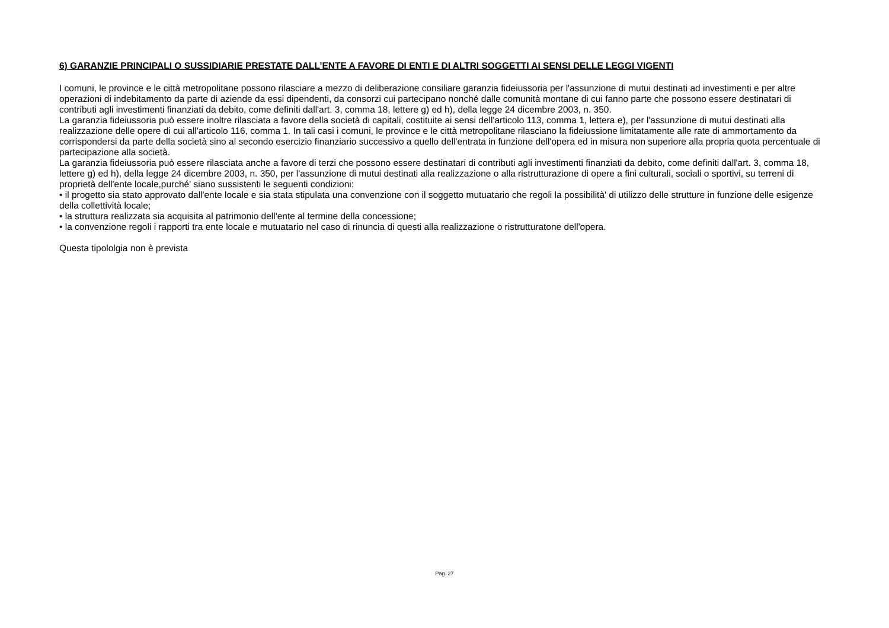6) GARANZIE PRINCIPALI O SUSSIDIARIE PRESTATE DALL’ENTE A FAVORE DI ENTI E DI ALTRI SOGGETTI AI SENSI DELLE LEGGI VIGENTI
I comuni, le province e le città metropolitane possono rilasciare a mezzo di deliberazione consiliare garanzia fideiussoria per l'assunzione di mutui destinati ad investimenti e per altre operazioni di indebitamento da parte di aziende da essi dipendenti, da consorzi cui partecipano nonché dalle comunità montane di cui fanno parte che possono essere destinatari di contributi agli investimenti finanziati da debito, come definiti dall'art. 3, comma 18, lettere g) ed h), della legge 24 dicembre 2003, n. 350.
La garanzia fideiussoria può essere inoltre rilasciata a favore della società di capitali, costituite ai sensi dell'articolo 113, comma 1, lettera e), per l'assunzione di mutui destinati alla realizzazione delle opere di cui all'articolo 116, comma 1. In tali casi i comuni, le province e le città metropolitane rilasciano la fideiussione limitatamente alle rate di ammortamento da corrispondersi da parte della società sino al secondo esercizio finanziario successivo a quello dell'entrata in funzione dell'opera ed in misura non superiore alla propria quota percentuale di partecipazione alla società.
La garanzia fideiussoria può essere rilasciata anche a favore di terzi che possono essere destinatari di contributi agli investimenti finanziati da debito, come definiti dall'art. 3, comma 18, lettere g) ed h), della legge 24 dicembre 2003, n. 350, per l'assunzione di mutui destinati alla realizzazione o alla ristrutturazione di opere a fini culturali, sociali o sportivi, su terreni di proprietà dell'ente locale,purché' siano sussistenti le seguenti condizioni:
• il progetto sia stato approvato dall'ente locale e sia stata stipulata una convenzione con il soggetto mutuatario che regoli la possibilità' di utilizzo delle strutture in funzione delle esigenze della collettività locale;
• la struttura realizzata sia acquisita al patrimonio dell'ente al termine della concessione;
• la convenzione regoli i rapporti tra ente locale e mutuatario nel caso di rinuncia di questi alla realizzazione o ristrutturatone dell'opera.
Questa tipololgia non è prevista
Pag. 27